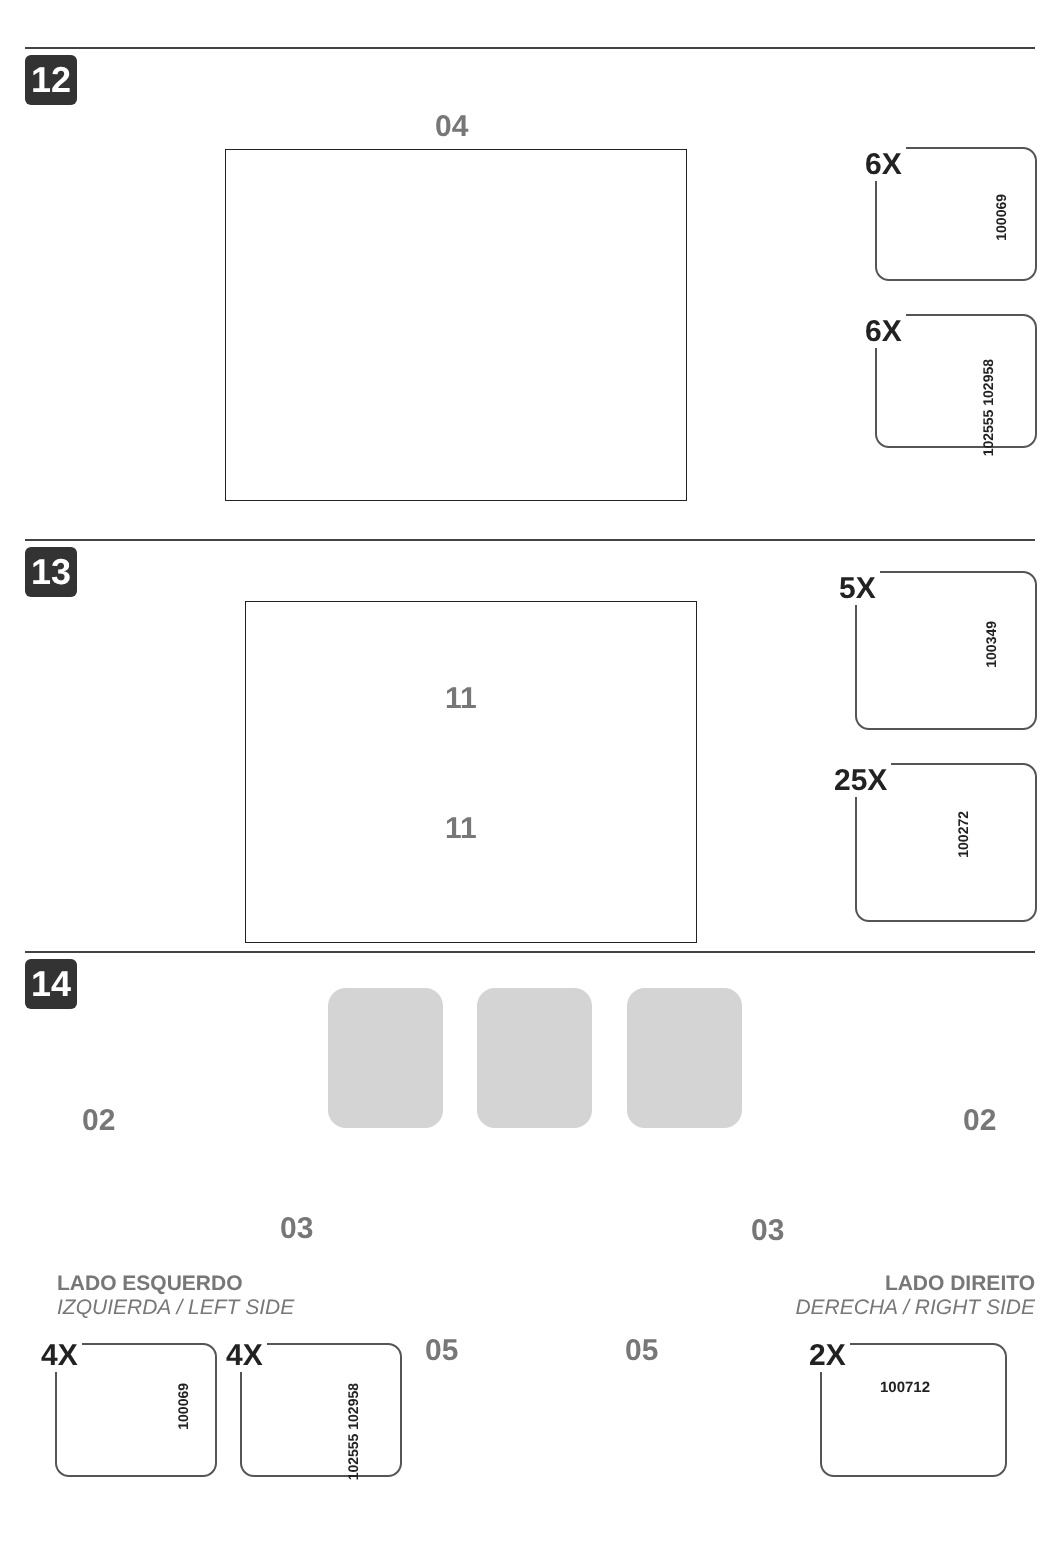12
04
6X
100069
6X
102555 102958
13
11
11
5X
100349
25X
100272
14
02 02
03 03
LADO ESQUERDO
IZQUIERDA / LEFT SIDE
LADO DIREITO
DERECHA / RIGHT SIDE
05 05
4X
100069
4X
102555 102958
2X
100712